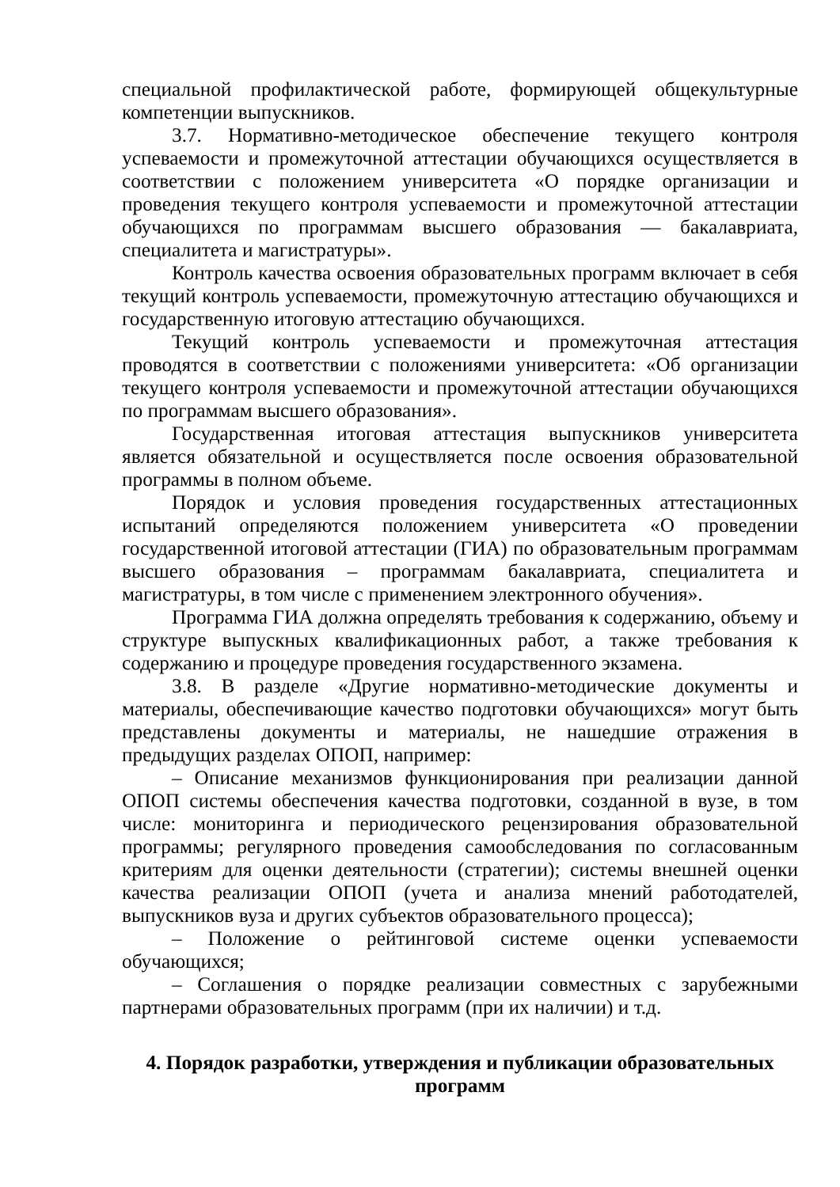специальной профилактической работе, формирующей общекультурные компетенции выпускников.
3.7. Нормативно-методическое обеспечение текущего контроля успеваемости и промежуточной аттестации обучающихся осуществляется в соответствии с положением университета «О порядке организации и проведения текущего контроля успеваемости и промежуточной аттестации обучающихся по программам высшего образования — бакалавриата, специалитета и магистратуры».
Контроль качества освоения образовательных программ включает в себя текущий контроль успеваемости, промежуточную аттестацию обучающихся и государственную итоговую аттестацию обучающихся.
Текущий контроль успеваемости и промежуточная аттестация проводятся в соответствии с положениями университета: «Об организации текущего контроля успеваемости и промежуточной аттестации обучающихся по программам высшего образования».
Государственная итоговая аттестация выпускников университета является обязательной и осуществляется после освоения образовательной программы в полном объеме.
Порядок и условия проведения государственных аттестационных испытаний определяются положением университета «О проведении государственной итоговой аттестации (ГИА) по образовательным программам высшего образования – программам бакалавриата, специалитета и магистратуры, в том числе с применением электронного обучения».
Программа ГИА должна определять требования к содержанию, объему и структуре выпускных квалификационных работ, а также требования к содержанию и процедуре проведения государственного экзамена.
3.8. В разделе «Другие нормативно-методические документы и материалы, обеспечивающие качество подготовки обучающихся» могут быть представлены документы и материалы, не нашедшие отражения в предыдущих разделах ОПОП, например:
– Описание механизмов функционирования при реализации данной ОПОП системы обеспечения качества подготовки, созданной в вузе, в том числе: мониторинга и периодического рецензирования образовательной программы; регулярного проведения самообследования по согласованным критериям для оценки деятельности (стратегии); системы внешней оценки качества реализации ОПОП (учета и анализа мнений работодателей, выпускников вуза и других субъектов образовательного процесса);
– Положение о рейтинговой системе оценки успеваемости обучающихся;
– Соглашения о порядке реализации совместных с зарубежными партнерами образовательных программ (при их наличии) и т.д.
4. Порядок разработки, утверждения и публикации образовательных программ